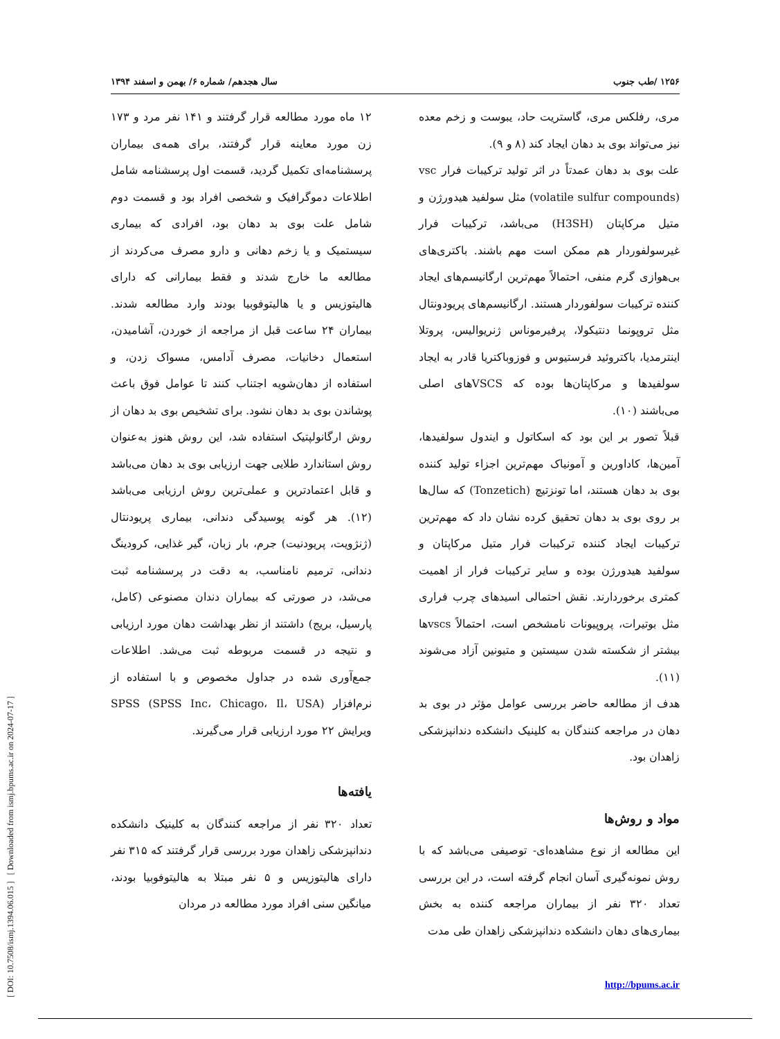[ DOI: 10.7508/ismj.1394.06.015 ] [ Downloaded from ismj.bpums.ac.ir on 2024-07-17 ]
۱۲۵۶ /طب جنوب سال هجدهم/ شماره ۶/ بهمن و اسفند ۱۳۹۴
مری، رفلکس مری، گاستریت حاد، یبوست و زخم معده نیز می‌تواند بوی بد دهان ایجاد کند (۸ و ۹).
علت بوی بد دهان عمدتاً در اثر تولید ترکیبات فرار vsc (volatile sulfur compounds) مثل سولفید هیدورژن و متیل مرکاپتان (H3SH) می‌باشد، ترکیبات فرار غیرسولفوردار هم ممکن است مهم باشند. باکتری‌های بی‌هوازی گرم منفی، احتمالاً مهم‌ترین ارگانیسم‌های ایجاد کننده ترکیبات سولفوردار هستند. ارگانیسم‌های پریودونتال مثل تروپونما دنتیکولا، پرفیرموناس ژنریوالیس، پروتلا اینترمدیا، باکتروئید فرستیوس و فوزوباکتریا قادر به ایجاد سولفیدها و مرکاپتان‌ها بوده که VSCSهای اصلی می‌باشند (۱۰).
قبلاً تصور بر این بود که اسکاتول و ایندول سولفیدها، آمین‌ها، کاداورین و آمونیاک مهم‌ترین اجزاء تولید کننده بوی بد دهان هستند، اما تونزتیچ (Tonzetich) که سال‌ها بر روی بوی بد دهان تحقیق کرده نشان داد که مهم‌ترین ترکیبات ایجاد کننده ترکیبات فرار متیل مرکاپتان و سولفید هیدورژن بوده و سایر ترکیبات فرار از اهمیت کمتری برخوردارند. نقش احتمالی اسیدهای چرب فراری مثل بوتیرات، پروپیونات نامشخص است، احتمالاً vscsها بیشتر از شکسته شدن سیستین و متیونین آزاد می‌شوند (۱۱).
هدف از مطالعه حاضر بررسی عوامل مؤثر در بوی بد دهان در مراجعه کنندگان به کلینیک دانشکده دندانپزشکی زاهدان بود.
مواد و روش‌ها
این مطالعه از نوع مشاهده‌ای- توصیفی می‌باشد که با روش نمونه‌گیری آسان انجام گرفته است، در این بررسی تعداد ۳۲۰ نفر از بیماران مراجعه کننده به بخش بیماری‌های دهان دانشکده دندانپزشکی زاهدان طی مدت
http://bpums.ac.ir
۱۲ ماه مورد مطالعه قرار گرفتند و ۱۴۱ نفر مرد و ۱۷۳ زن مورد معاینه قرار گرفتند، برای همه‌ی بیماران پرسشنامه‌ای تکمیل گردید، قسمت اول پرسشنامه شامل اطلاعات دموگرافیک و شخصی افراد بود و قسمت دوم شامل علت بوی بد دهان بود، افرادی که بیماری سیستمیک و یا زخم دهانی و دارو مصرف می‌کردند از مطالعه ما خارج شدند و فقط بیمارانی که دارای هالیتوزیس و یا هالیتوفوبیا بودند وارد مطالعه شدند. بیماران ۲۴ ساعت قبل از مراجعه از خوردن، آشامیدن، استعمال دخانیات، مصرف آدامس، مسواک زدن، و استفاده از دهان‌شویه اجتناب کنند تا عوامل فوق باعث پوشاندن بوی بد دهان نشود. برای تشخیص بوی بد دهان از روش ارگانولپتیک استفاده شد، این روش هنوز به‌عنوان روش استاندارد طلایی جهت ارزیابی بوی بد دهان می‌باشد و قابل اعتمادترین و عملی‌ترین روش ارزیابی می‌باشد (۱۲). هر گونه پوسیدگی دندانی، بیماری پریودنتال (ژنژویت، پریودنیت) جرم، بار زبان، گیر غذایی، کرودینگ دندانی، ترمیم نامناسب، به دقت در پرسشنامه ثبت می‌شد، در صورتی که بیماران دندان مصنوعی (کامل، پارسیل، بریج) داشتند از نظر بهداشت دهان مورد ارزیابی و نتیجه در قسمت مربوطه ثبت می‌شد. اطلاعات جمع‌آوری شده در جداول مخصوص و با استفاده از نرم‌افزار SPSS (SPSS Inc، Chicago، Il، USA) ویرایش ۲۲ مورد ارزیابی قرار می‌گیرند.
یافته‌ها
تعداد ۳۲۰ نفر از مراجعه کنندگان به کلینیک دانشکده دندانپزشکی زاهدان مورد بررسی قرار گرفتند که ۳۱۵ نفر دارای هالیتوزیس و ۵ نفر مبتلا به هالیتوفوبیا بودند، میانگین سنی افراد مورد مطالعه در مردان